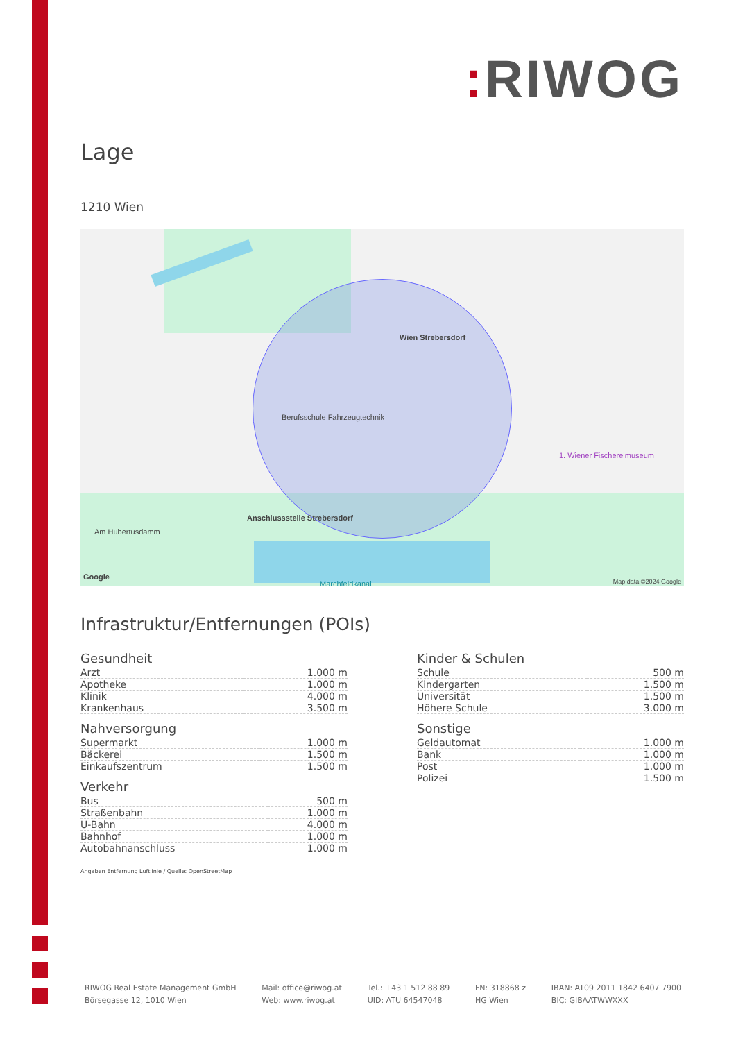: RIWOG
Lage
1210 Wien
Am Hubertusdamm
Anschlussstelle Strebersdorf
Wien Strebersdorf
Berufsschule Fahrzeugtechnik
1. Wiener Fischereimuseum
Marchfeldkanal
Google
Map data ©2024 Google
Infrastruktur/Entfernungen (POIs)
Gesundheit
| Arzt | 1.000 m |
| Apotheke | 1.000 m |
| Klinik | 4.000 m |
| Krankenhaus | 3.500 m |
Nahversorgung
| Supermarkt | 1.000 m |
| Bäckerei | 1.500 m |
| Einkaufszentrum | 1.500 m |
Verkehr
| Bus | 500 m |
| Straßenbahn | 1.000 m |
| U-Bahn | 4.000 m |
| Bahnhof | 1.000 m |
| Autobahnanschluss | 1.000 m |
Kinder & Schulen
| Schule | 500 m |
| Kindergarten | 1.500 m |
| Universität | 1.500 m |
| Höhere Schule | 3.000 m |
Sonstige
| Geldautomat | 1.000 m |
| Bank | 1.000 m |
| Post | 1.000 m |
| Polizei | 1.500 m |
Angaben Entfernung Luftlinie / Quelle: OpenStreetMap
RIWOG Real Estate Management GmbH
Börsegasse 12, 1010 Wien
Mail: office@riwog.at
Web: www.riwog.at
Tel.: +43 1 512 88 89
UID: ATU 64547048
FN: 318868 z
HG Wien
IBAN: AT09 2011 1842 6407 7900
BIC: GIBAATWWXXX